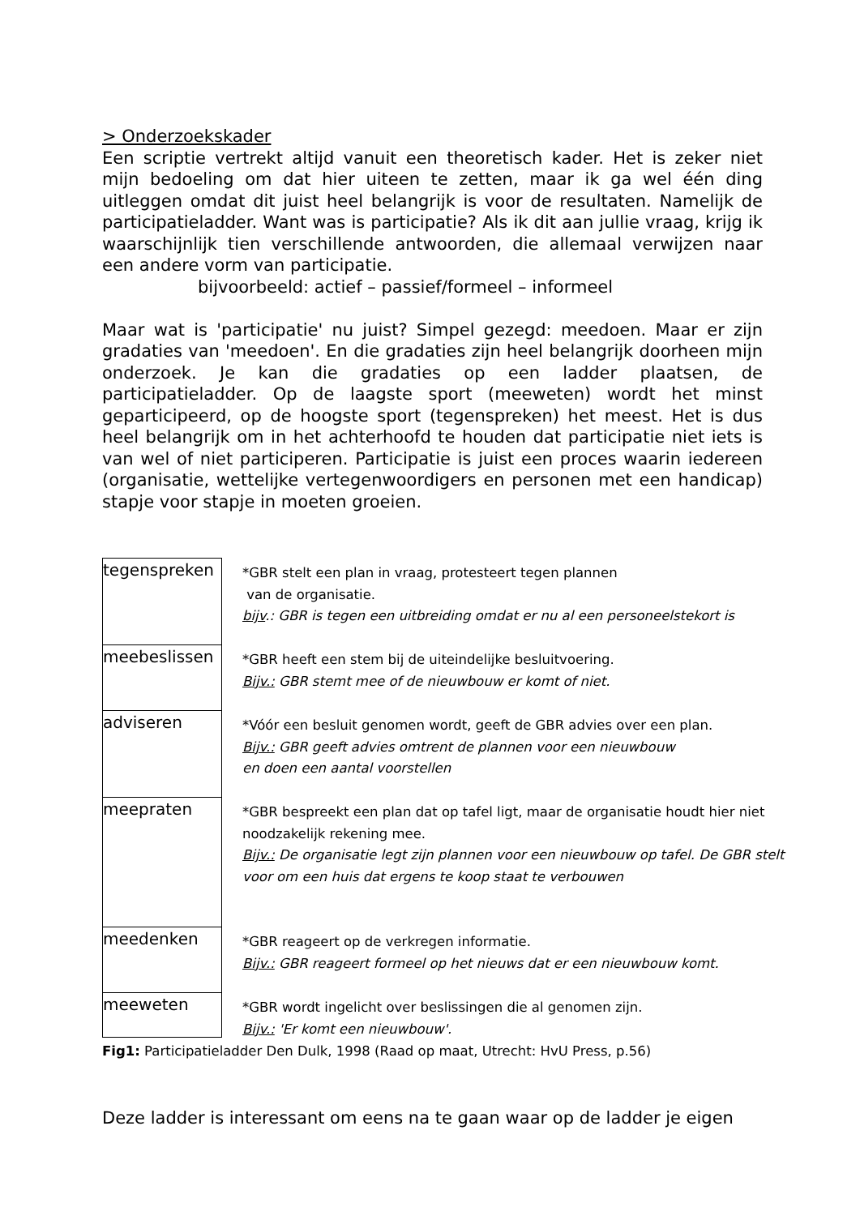> Onderzoekskader
Een scriptie vertrekt altijd vanuit een theoretisch kader. Het is zeker niet mijn bedoeling om dat hier uiteen te zetten, maar ik ga wel één ding uitleggen omdat dit juist heel belangrijk is voor de resultaten. Namelijk de participatieladder. Want was is participatie? Als ik dit aan jullie vraag, krijg ik waarschijnlijk tien verschillende antwoorden, die allemaal verwijzen naar een andere vorm van participatie.
bijvoorbeeld: actief – passief/formeel – informeel
Maar wat is 'participatie' nu juist? Simpel gezegd: meedoen. Maar er zijn gradaties van 'meedoen'. En die gradaties zijn heel belangrijk doorheen mijn onderzoek. Je kan die gradaties op een ladder plaatsen, de participatieladder. Op de laagste sport (meeweten) wordt het minst geparticipeerd, op de hoogste sport (tegenspreken) het meest. Het is dus heel belangrijk om in het achterhoofd te houden dat participatie niet iets is van wel of niet participeren. Participatie is juist een proces waarin iedereen (organisatie, wettelijke vertegenwoordigers en personen met een handicap) stapje voor stapje in moeten groeien.
tegenspreken
*GBR stelt een plan in vraag, protesteert tegen plannen
van de organisatie.
bijv.: GBR is tegen een uitbreiding omdat er nu al een personeelstekort is
meebeslissen
*GBR heeft een stem bij de uiteindelijke besluitvoering.
Bijv.: GBR stemt mee of de nieuwbouw er komt of niet.
adviseren
*Vóór een besluit genomen wordt, geeft de GBR advies over een plan.
Bijv.: GBR geeft advies omtrent de plannen voor een nieuwbouw
en doen een aantal voorstellen
meepraten
*GBR bespreekt een plan dat op tafel ligt, maar de organisatie houdt hier niet noodzakelijk rekening mee.
Bijv.: De organisatie legt zijn plannen voor een nieuwbouw op tafel. De GBR stelt
voor om een huis dat ergens te koop staat te verbouwen
meedenken
*GBR reageert op de verkregen informatie.
Bijv.: GBR reageert formeel op het nieuws dat er een nieuwbouw komt.
meeweten
*GBR wordt ingelicht over beslissingen die al genomen zijn.
Bijv.: 'Er komt een nieuwbouw'.
Fig1: Participatieladder Den Dulk, 1998 (Raad op maat, Utrecht: HvU Press, p.56)
Deze ladder is interessant om eens na te gaan waar op de ladder je eigen